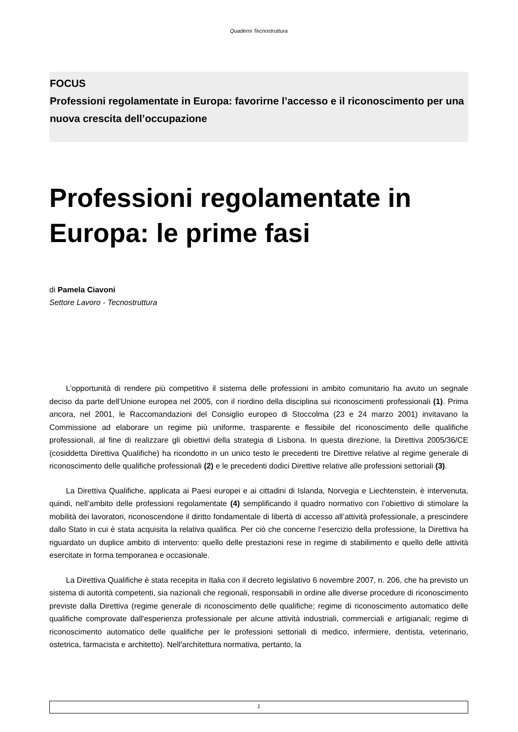Quaderni Tecnostruttura
FOCUS
Professioni regolamentate in Europa: favorirne l’accesso e il riconoscimento per una nuova crescita dell’occupazione
Professioni regolamentate in Europa: le prime fasi
di Pamela Ciavoni
Settore Lavoro - Tecnostruttura
L’opportunità di rendere più competitivo il sistema delle professioni in ambito comunitario ha avuto un segnale deciso da parte dell’Unione europea nel 2005, con il riordino della disciplina sui riconoscimenti professionali (1). Prima ancora, nel 2001, le Raccomandazioni del Consiglio europeo di Stoccolma (23 e 24 marzo 2001) invitavano la Commissione ad elaborare un regime più uniforme, trasparente e flessibile del riconoscimento delle qualifiche professionali, al fine di realizzare gli obiettivi della strategia di Lisbona. In questa direzione, la Direttiva 2005/36/CE (cosiddetta Direttiva Qualifiche) ha ricondotto in un unico testo le precedenti tre Direttive relative al regime generale di riconoscimento delle qualifiche professionali (2) e le precedenti dodici Direttive relative alle professioni settoriali (3).
La Direttiva Qualifiche, applicata ai Paesi europei e ai cittadini di Islanda, Norvegia e Liechtenstein, è intervenuta, quindi, nell’ambito delle professioni regolamentate (4) semplificando il quadro normativo con l’obiettivo di stimolare la mobilità dei lavoratori, riconoscendone il diritto fondamentale di libertà di accesso all’attività professionale, a prescindere dallo Stato in cui è stata acquisita la relativa qualifica. Per ciò che concerne l’esercizio della professione, la Direttiva ha riguardato un duplice ambito di intervento: quello delle prestazioni rese in regime di stabilimento e quello delle attività esercitate in forma temporanea e occasionale.
La Direttiva Qualifiche è stata recepita in Italia con il decreto legislativo 6 novembre 2007, n. 206, che ha previsto un sistema di autorità competenti, sia nazionali che regionali, responsabili in ordine alle diverse procedure di riconoscimento previste dalla Direttiva (regime generale di riconoscimento delle qualifiche; regime di riconoscimento automatico delle qualifiche comprovate dall'esperienza professionale per alcune attività industriali, commerciali e artigianali; regime di riconoscimento automatico delle qualifiche per le professioni settoriali di medico, infermiere, dentista, veterinario, ostetrica, farmacista e architetto). Nell’architettura normativa, pertanto, la
1